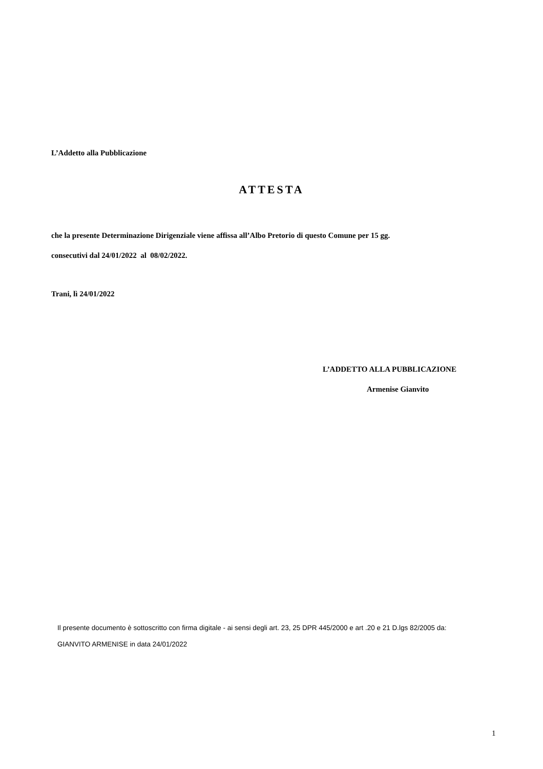L’Addetto alla Pubblicazione
ATTESTA
che la presente Determinazione Dirigenziale viene affissa all’Albo Pretorio di questo Comune per 15 gg.
consecutivi dal 24/01/2022 al 08/02/2022.
Trani, lì 24/01/2022
L’ADDETTO ALLA PUBBLICAZIONE
Armenise Gianvito
Il presente documento è sottoscritto con firma digitale - ai sensi degli art. 23, 25 DPR 445/2000 e art .20 e 21 D.lgs 82/2005 da:
GIANVITO ARMENISE in data 24/01/2022
1